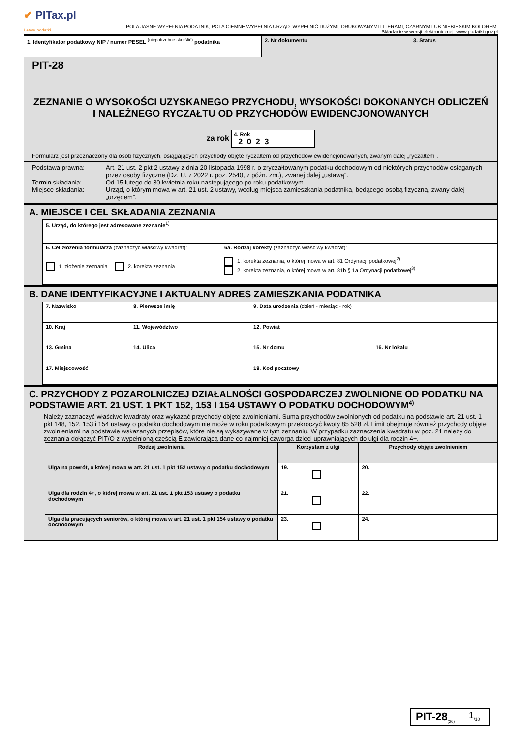✔ PITax.pl
Łatwe podatki
POLA JASNE WYPEŁNIA PODATNIK, POLA CIEMNE WYPEŁNIA URZĄD. WYPEŁNIĆ DUŻYMI, DRUKOWANYMI LITERAMI, CZARNYM LUB NIEBIESKIM KOLOREM.
Składanie w wersji elektronicznej: www.podatki.gov.pl
| 1. Identyfikator podatkowy NIP / numer PESEL <sup>(niepotrzebne skreślić)</sup> podatnika | 2. Nr dokumentu | 3. Status |
PIT-28
ZEZNANIE O WYSOKOŚCI UZYSKANEGO PRZYCHODU, WYSOKOŚCI DOKONANYCH ODLICZEŃ I NALEŻNEGO RYCZAŁTU OD PRZYCHODÓW EWIDENCJONOWANYCH
za rok 4. Rok
2 0 2 3
Formularz jest przeznaczony dla osób fizycznych, osiągających przychody objęte ryczałtem od przychodów ewidencjonowanych, zwanym dalej „ryczałtem”.
Podstawa prawna:
Art. 21 ust. 2 pkt 2 ustawy z dnia 20 listopada 1998 r. o zryczałtowanym podatku dochodowym od niektórych przychodów osiąganych przez osoby fizyczne (Dz. U. z 2022 r. poz. 2540, z późn. zm.), zwanej dalej „ustawą”.
Termin składania:
Od 15 lutego do 30 kwietnia roku następującego po roku podatkowym.
Miejsce składania:
Urząd, o którym mowa w art. 21 ust. 2 ustawy, według miejsca zamieszkania podatnika, będącego osobą fizyczną, zwany dalej „urzędem”.
A. MIEJSCE I CEL SKŁADANIA ZEZNANIA
| 5. Urząd, do którego jest adresowane zeznanie<sup>1)</sup> | |
| 6. Cel złożenia formularza (zaznaczyć właściwy kwadrat): 1. złożenie zeznania 2. korekta zeznania | 6a. Rodzaj korekty (zaznaczyć właściwy kwadrat): 1. korekta zeznania, o której mowa w art. 81 Ordynacji podatkowej<sup>2)</sup> 2. korekta zeznania, o której mowa w art. 81b § 1a Ordynacji podatkowej<sup>3)</sup> |
B. DANE IDENTYFIKACYJNE I AKTUALNY ADRES ZAMIESZKANIA PODATNIKA
| 7. Nazwisko | 8. Pierwsze imię | 9. Data urodzenia (dzień - miesiąc - rok) | |
| 10. Kraj | 11. Województwo | 12. Powiat | |
| 13. Gmina | 14. Ulica | 15. Nr domu | 16. Nr lokalu |
| 17. Miejscowość | | 18. Kod pocztowy | |
C. PRZYCHODY Z POZAROLNICZEJ DZIAŁALNOŚCI GOSPODARCZEJ ZWOLNIONE OD PODATKU NA PODSTAWIE ART. 21 UST. 1 PKT 152, 153 I 154 USTAWY O PODATKU DOCHODOWYM<sup>4)</sup>
Należy zaznaczyć właściwe kwadraty oraz wykazać przychody objęte zwolnieniami. Suma przychodów zwolnionych od podatku na podstawie art. 21 ust. 1 pkt 148, 152, 153 i 154 ustawy o podatku dochodowym nie może w roku podatkowym przekroczyć kwoty 85 528 zł. Limit obejmuje również przychody objęte zwolnieniami na podstawie wskazanych przepisów, które nie są wykazywane w tym zeznaniu. W przypadku zaznaczenia kwadratu w poz. 21 należy do zeznania dołączyć PIT/O z wypełnioną częścią E zawierającą dane co najmniej czworga dzieci uprawniających do ulgi dla rodzin 4+.
| Rodzaj zwolnienia | Korzystam z ulgi | Przychody objęte zwolnieniem |
| Ulga na powrót, o której mowa w art. 21 ust. 1 pkt 152 ustawy o podatku dochodowym | 19. | 20. |
| Ulga dla rodzin 4+, o której mowa w art. 21 ust. 1 pkt 153 ustawy o podatku dochodowym | 21. | 22. |
| Ulga dla pracujących seniorów, o której mowa w art. 21 ust. 1 pkt 154 ustawy o podatku dochodowym | 23. | 24. |
PIT-28<sub>(26)</sub>
1<sub>/10</sub>